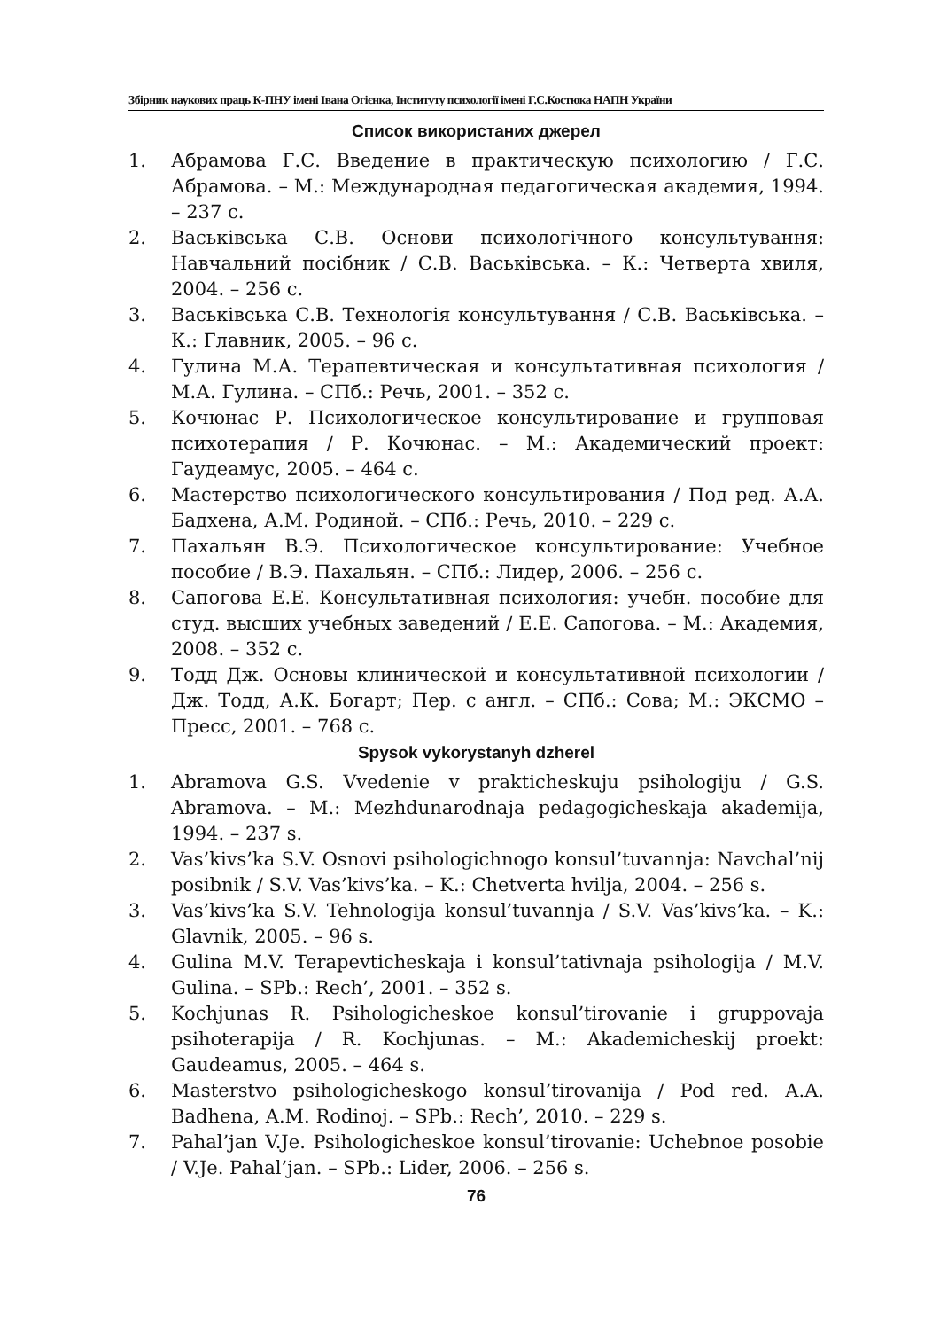Збірник наукових праць К-ПНУ імені Івана Огієнка, Інституту психології імені Г.С.Костюка НАПН України
Список використаних джерел
1. Абрамова Г.С. Введение в практическую психологию / Г.С. Абрамова. – М.: Международная педагогическая академия, 1994. – 237 с.
2. Васьківська С.В. Основи психологічного консультування: Навчальний посібник / С.В. Васьківська. – К.: Четверта хвиля, 2004. – 256 с.
3. Васьківська С.В. Технологія консультування / С.В. Васьківська. – К.: Главник, 2005. – 96 с.
4. Гулина М.А. Терапевтическая и консультативная психология / М.А. Гулина. – СПб.: Речь, 2001. – 352 с.
5. Кочюнас Р. Психологическое консультирование и групповая психотерапия / Р. Кочюнас. – М.: Академический проект: Гаудеамус, 2005. – 464 с.
6. Мастерство психологического консультирования / Под ред. А.А. Бадхена, А.М. Родиной. – СПб.: Речь, 2010. – 229 с.
7. Пахальян В.Э. Психологическое консультирование: Учебное пособие / В.Э. Пахальян. – СПб.: Лидер, 2006. – 256 с.
8. Сапогова Е.Е. Консультативная психология: учебн. пособие для студ. высших учебных заведений / Е.Е. Сапогова. – М.: Академия, 2008. – 352 с.
9. Тодд Дж. Основы клинической и консультативной психологии / Дж. Тодд, А.К. Богарт; Пер. с англ. – СПб.: Сова; М.: ЭКСМО – Пресс, 2001. – 768 с.
Spysok vykorystanyh dzherel
1. Abramova G.S. Vvedenie v prakticheskuju psihologiju / G.S. Abramova. – M.: Mezhdunarodnaja pedagogicheskaja akademija, 1994. – 237 s.
2. Vas’kivs’ka S.V. Osnovi psihologichnogo konsul’tuvannja: Navchal’nij posibnik / S.V. Vas’kivs’ka. – K.: Chetverta hvilja, 2004. – 256 s.
3. Vas’kivs’ka S.V. Tehnologija konsul’tuvannja / S.V. Vas’kivs’ka. – K.: Glavnik, 2005. – 96 s.
4. Gulina M.V. Terapevticheskaja i konsul’tativnaja psihologija / M.V. Gulina. – SPb.: Rech’, 2001. – 352 s.
5. Kochjunas R. Psihologicheskoe konsul’tirovanie i gruppovaja psihoterapija / R. Kochjunas. – M.: Akademicheskij proekt: Gaudeamus, 2005. – 464 s.
6. Masterstvo psihologicheskogo konsul’tirovanija / Pod red. A.A. Badhena, A.M. Rodinoj. – SPb.: Rech’, 2010. – 229 s.
7. Pahal’jan V.Je. Psihologicheskoe konsul’tirovanie: Uchebnoe posobie / V.Je. Pahal’jan. – SPb.: Lider, 2006. – 256 s.
76